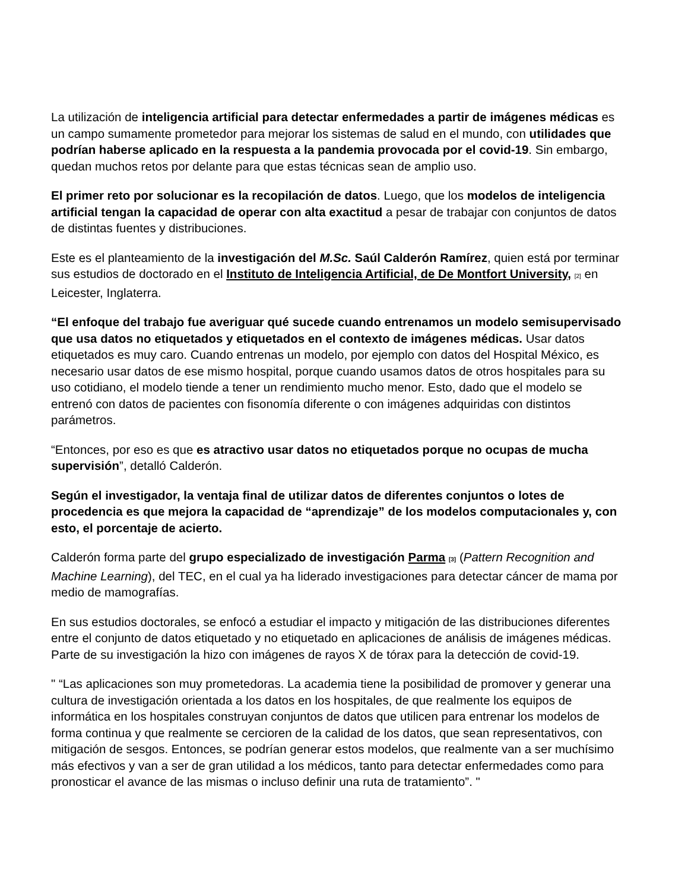La utilización de inteligencia artificial para detectar enfermedades a partir de imágenes médicas es un campo sumamente prometedor para mejorar los sistemas de salud en el mundo, con utilidades que podrían haberse aplicado en la respuesta a la pandemia provocada por el covid-19. Sin embargo, quedan muchos retos por delante para que estas técnicas sean de amplio uso.
El primer reto por solucionar es la recopilación de datos. Luego, que los modelos de inteligencia artificial tengan la capacidad de operar con alta exactitud a pesar de trabajar con conjuntos de datos de distintas fuentes y distribuciones.
Este es el planteamiento de la investigación del M.Sc. Saúl Calderón Ramírez, quien está por terminar sus estudios de doctorado en el Instituto de Inteligencia Artificial, de De Montfort University, <sup>[2]</sup> en Leicester, Inglaterra.
“El enfoque del trabajo fue averiguar qué sucede cuando entrenamos un modelo semisupervisado que usa datos no etiquetados y etiquetados en el contexto de imágenes médicas. Usar datos etiquetados es muy caro. Cuando entrenas un modelo, por ejemplo con datos del Hospital México, es necesario usar datos de ese mismo hospital, porque cuando usamos datos de otros hospitales para su uso cotidiano, el modelo tiende a tener un rendimiento mucho menor. Esto, dado que el modelo se entrenó con datos de pacientes con fisonomía diferente o con imágenes adquiridas con distintos parámetros.
“Entonces, por eso es que es atractivo usar datos no etiquetados porque no ocupas de mucha supervisión”, detalló Calderón.
Según el investigador, la ventaja final de utilizar datos de diferentes conjuntos o lotes de procedencia es que mejora la capacidad de “aprendizaje” de los modelos computacionales y, con esto, el porcentaje de acierto.
Calderón forma parte del grupo especializado de investigación Parma <sup>[3]</sup> (Pattern Recognition and Machine Learning), del TEC, en el cual ya ha liderado investigaciones para detectar cáncer de mama por medio de mamografías.
En sus estudios doctorales, se enfocó a estudiar el impacto y mitigación de las distribuciones diferentes entre el conjunto de datos etiquetado y no etiquetado en aplicaciones de análisis de imágenes médicas. Parte de su investigación la hizo con imágenes de rayos X de tórax para la detección de covid-19.
" “Las aplicaciones son muy prometedoras. La academia tiene la posibilidad de promover y generar una cultura de investigación orientada a los datos en los hospitales, de que realmente los equipos de informática en los hospitales construyan conjuntos de datos que utilicen para entrenar los modelos de forma continua y que realmente se cercioren de la calidad de los datos, que sean representativos, con mitigación de sesgos. Entonces, se podrían generar estos modelos, que realmente van a ser muchísimo más efectivos y van a ser de gran utilidad a los médicos, tanto para detectar enfermedades como para pronosticar el avance de las mismas o incluso definir una ruta de tratamiento”. "